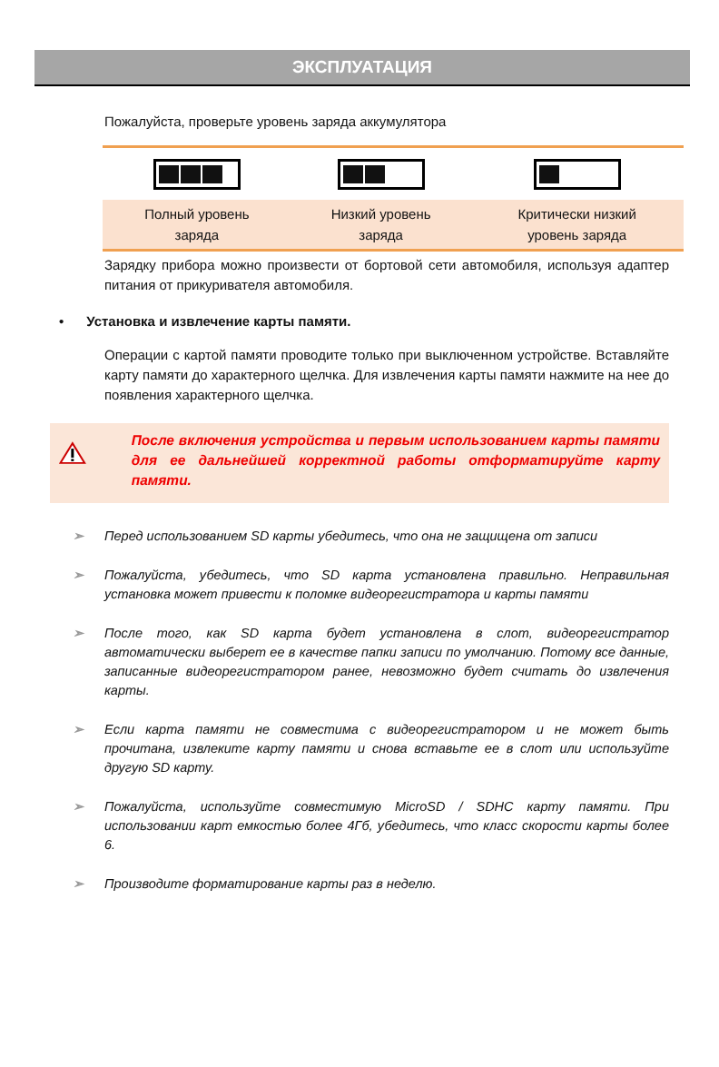ЭКСПЛУАТАЦИЯ
Пожалуйста, проверьте уровень заряда аккумулятора
| Полный уровень заряда | Низкий уровень заряда | Критически низкий уровень заряда |
Зарядку прибора можно произвести от бортовой сети автомобиля, используя адаптер питания от прикуривателя автомобиля.
• Установка и извлечение карты памяти.
Операции с картой памяти проводите только при выключенном устройстве. Вставляйте карту памяти до характерного щелчка. Для извлечения карты памяти нажмите на нее до появления характерного щелчка.
После включения устройства и первым использованием карты памяти для ее дальнейшей корректной работы отформатируйте карту памяти.
➢ Перед использованием SD карты убедитесь, что она не защищена от записи
➢ Пожалуйста, убедитесь, что SD карта установлена правильно. Неправильная установка может привести к поломке видеорегистратора и карты памяти
➢ После того, как SD карта будет установлена в слот, видеорегистратор автоматически выберет ее в качестве папки записи по умолчанию. Потому все данные, записанные видеорегистратором ранее, невозможно будет считать до извлечения карты.
➢ Если карта памяти не совместима с видеорегистратором и не может быть прочитана, извлеките карту памяти и снова вставьте ее в слот или используйте другую SD карту.
➢ Пожалуйста, используйте совместимую MicroSD / SDHC карту памяти. При использовании карт емкостью более 4Гб, убедитесь, что класс скорости карты более 6.
➢ Производите форматирование карты раз в неделю.